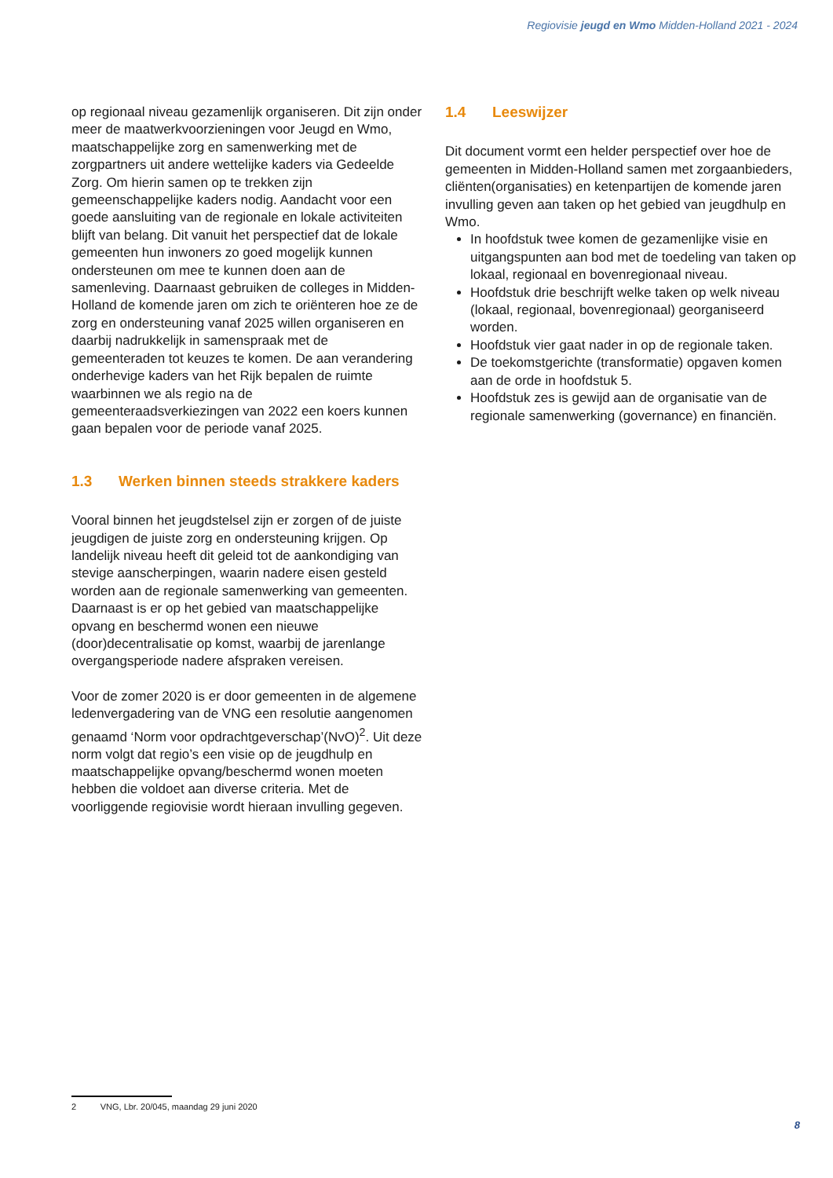Regiovisie jeugd en Wmo Midden-Holland 2021 - 2024
op regionaal niveau gezamenlijk organiseren. Dit zijn onder meer de maatwerkvoorzieningen voor Jeugd en Wmo, maatschappelijke zorg en samenwerking met de zorgpartners uit andere wettelijke kaders via Gedeelde Zorg. Om hierin samen op te trekken zijn gemeenschappelijke kaders nodig. Aandacht voor een goede aansluiting van de regionale en lokale activiteiten blijft van belang. Dit vanuit het perspectief dat de lokale gemeenten hun inwoners zo goed mogelijk kunnen ondersteunen om mee te kunnen doen aan de samenleving. Daarnaast gebruiken de colleges in Midden-Holland de komende jaren om zich te oriënteren hoe ze de zorg en ondersteuning vanaf 2025 willen organiseren en daarbij nadrukkelijk in samenspraak met de gemeenteraden tot keuzes te komen. De aan verandering onderhevige kaders van het Rijk bepalen de ruimte waarbinnen we als regio na de gemeenteraadsverkiezingen van 2022 een koers kunnen gaan bepalen voor de periode vanaf 2025.
1.3 Werken binnen steeds strakkere kaders
Vooral binnen het jeugdstelsel zijn er zorgen of de juiste jeugdigen de juiste zorg en ondersteuning krijgen. Op landelijk niveau heeft dit geleid tot de aankondiging van stevige aanscherpingen, waarin nadere eisen gesteld worden aan de regionale samenwerking van gemeenten. Daarnaast is er op het gebied van maatschappelijke opvang en beschermd wonen een nieuwe (door)decentralisatie op komst, waarbij de jarenlange overgangsperiode nadere afspraken vereisen.
Voor de zomer 2020 is er door gemeenten in de algemene ledenvergadering van de VNG een resolutie aangenomen genaamd ‘Norm voor opdrachtgeverschap’(NvO)<sup>2</sup>. Uit deze norm volgt dat regio’s een visie op de jeugdhulp en maatschappelijke opvang/beschermd wonen moeten hebben die voldoet aan diverse criteria. Met de voorliggende regiovisie wordt hieraan invulling gegeven.
1.4 Leeswijzer
Dit document vormt een helder perspectief over hoe de gemeenten in Midden-Holland samen met zorgaanbieders, cliënten(organisaties) en ketenpartijen de komende jaren invulling geven aan taken op het gebied van jeugdhulp en Wmo.
In hoofdstuk twee komen de gezamenlijke visie en uitgangspunten aan bod met de toedeling van taken op lokaal, regionaal en bovenregionaal niveau.
Hoofdstuk drie beschrijft welke taken op welk niveau (lokaal, regionaal, bovenregionaal) georganiseerd worden.
Hoofdstuk vier gaat nader in op de regionale taken.
De toekomstgerichte (transformatie) opgaven komen aan de orde in hoofdstuk 5.
Hoofdstuk zes is gewijd aan de organisatie van de regionale samenwerking (governance) en financiën.
2 VNG, Lbr. 20/045, maandag 29 juni 2020
8